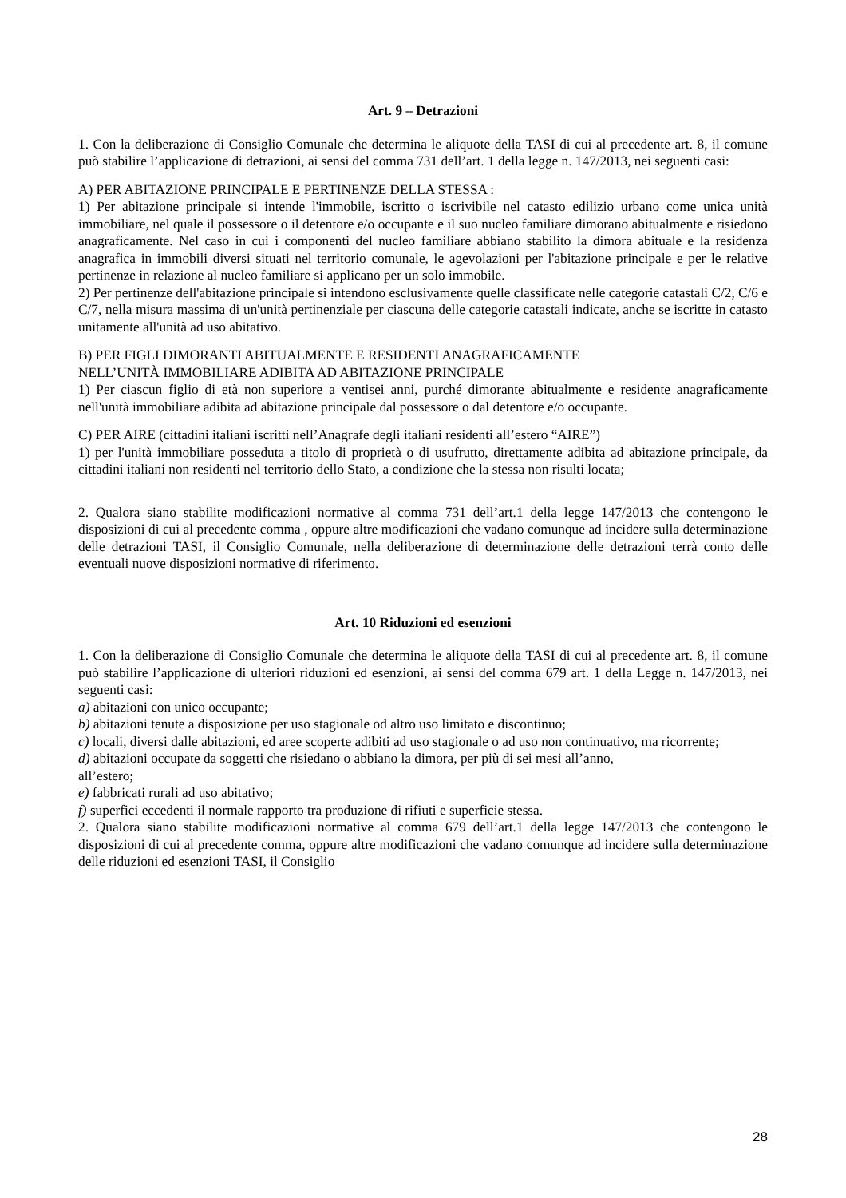Art. 9 – Detrazioni
1. Con la deliberazione di Consiglio Comunale che determina le aliquote della TASI di cui al precedente art. 8, il comune può stabilire l’applicazione di detrazioni, ai sensi del comma 731 dell’art. 1 della legge n. 147/2013, nei seguenti casi:
A) PER ABITAZIONE PRINCIPALE E PERTINENZE DELLA STESSA :
1) Per abitazione principale si intende l'immobile, iscritto o iscrivibile nel catasto edilizio urbano come unica unità immobiliare, nel quale il possessore o il detentore e/o occupante e il suo nucleo familiare dimorano abitualmente e risiedono anagraficamente. Nel caso in cui i componenti del nucleo familiare abbiano stabilito la dimora abituale e la residenza anagrafica in immobili diversi situati nel territorio comunale, le agevolazioni per l'abitazione principale e per le relative pertinenze in relazione al nucleo familiare si applicano per un solo immobile.
2) Per pertinenze dell'abitazione principale si intendono esclusivamente quelle classificate nelle categorie catastali C/2, C/6 e C/7, nella misura massima di un'unità pertinenziale per ciascuna delle categorie catastali indicate, anche se iscritte in catasto unitamente all'unità ad uso abitativo.
B) PER FIGLI DIMORANTI ABITUALMENTE E RESIDENTI ANAGRAFICAMENTE
NELL’UNITÀ IMMOBILIARE ADIBITA AD ABITAZIONE PRINCIPALE
1) Per ciascun figlio di età non superiore a ventisei anni, purché dimorante abitualmente e residente anagraficamente nell'unità immobiliare adibita ad abitazione principale dal possessore o dal detentore e/o occupante.
C) PER AIRE (cittadini italiani iscritti nell’Anagrafe degli italiani residenti all’estero “AIRE”)
1) per l'unità immobiliare posseduta a titolo di proprietà o di usufrutto, direttamente adibita ad abitazione principale, da cittadini italiani non residenti nel territorio dello Stato, a condizione che la stessa non risulti locata;
2. Qualora siano stabilite modificazioni normative al comma 731 dell’art.1 della legge 147/2013 che contengono le disposizioni di cui al precedente comma , oppure altre modificazioni che vadano comunque ad incidere sulla determinazione delle detrazioni TASI, il Consiglio Comunale, nella deliberazione di determinazione delle detrazioni terrà conto delle eventuali nuove disposizioni normative di riferimento.
Art. 10 Riduzioni ed esenzioni
1. Con la deliberazione di Consiglio Comunale che determina le aliquote della TASI di cui al precedente art. 8, il comune può stabilire l’applicazione di ulteriori riduzioni ed esenzioni, ai sensi del comma 679 art. 1 della Legge n. 147/2013, nei seguenti casi:
a) abitazioni con unico occupante;
b) abitazioni tenute a disposizione per uso stagionale od altro uso limitato e discontinuo;
c) locali, diversi dalle abitazioni, ed aree scoperte adibiti ad uso stagionale o ad uso non continuativo, ma ricorrente;
d) abitazioni occupate da soggetti che risiedano o abbiano la dimora, per più di sei mesi all’anno,
all’estero;
e) fabbricati rurali ad uso abitativo;
f) superfici eccedenti il normale rapporto tra produzione di rifiuti e superficie stessa.
2. Qualora siano stabilite modificazioni normative al comma 679 dell’art.1 della legge 147/2013 che contengono le disposizioni di cui al precedente comma, oppure altre modificazioni che vadano comunque ad incidere sulla determinazione delle riduzioni ed esenzioni TASI, il Consiglio
28